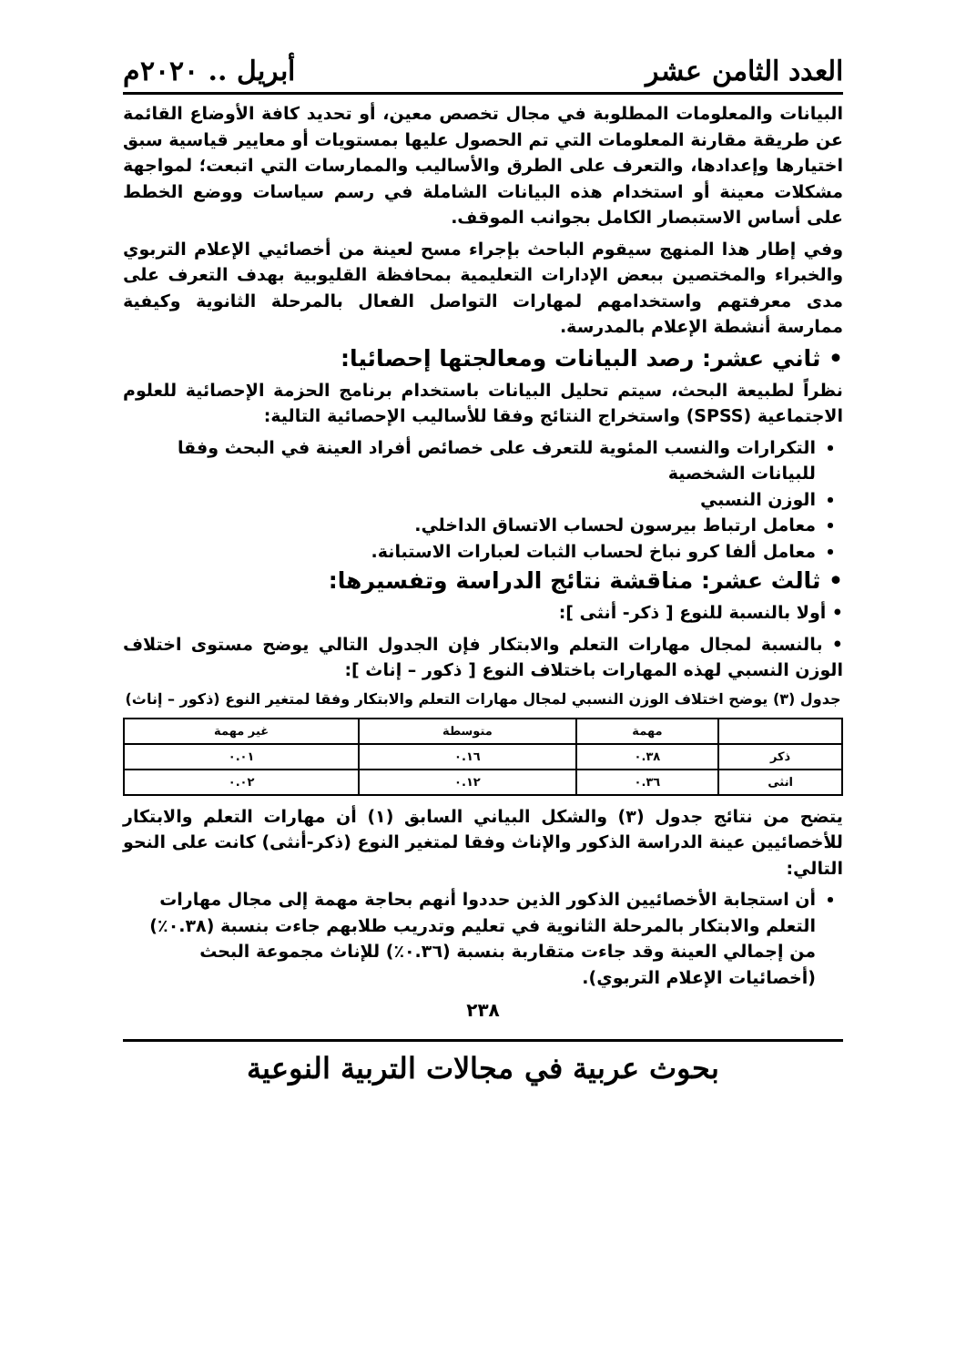العدد الثامن عشر أبريل .. ٢٠٢٠م
البيانات والمعلومات المطلوبة في مجال تخصص معين، أو تحديد كافة الأوضاع القائمة عن طريقة مقارنة المعلومات التي تم الحصول عليها بمستويات أو معايير قياسية سبق اختيارها وإعدادها، والتعرف على الطرق والأساليب والممارسات التي اتبعت؛ لمواجهة مشكلات معينة أو استخدام هذه البيانات الشاملة في رسم سياسات ووضع الخطط على أساس الاستبصار الكامل بجوانب الموقف.
وفي إطار هذا المنهج سيقوم الباحث بإجراء مسح لعينة من أخصائيي الإعلام التربوي والخبراء والمختصين ببعض الإدارات التعليمية بمحافظة القليوبية بهدف التعرف على مدى معرفتهم واستخدامهم لمهارات التواصل الفعال بالمرحلة الثانوية وكيفية ممارسة أنشطة الإعلام بالمدرسة.
• ثاني عشر: رصد البيانات ومعالجتها إحصائيا:
نظراً لطبيعة البحث، سيتم تحليل البيانات باستخدام برنامج الحزمة الإحصائية للعلوم الاجتماعية (SPSS) واستخراج النتائج وفقا للأساليب الإحصائية التالية:
التكرارات والنسب المئوية للتعرف على خصائص أفراد العينة في البحث وفقا للبيانات الشخصية
الوزن النسبي
معامل ارتباط بيرسون لحساب الاتساق الداخلي.
معامل ألفا كرو نباخ لحساب الثبات لعبارات الاستبانة.
• ثالث عشر: مناقشة نتائج الدراسة وتفسيرها:
• أولا بالنسبة للنوع [ ذكر- أنثى ]:
• بالنسبة لمجال مهارات التعلم والابتكار فإن الجدول التالي يوضح مستوى اختلاف الوزن النسبي لهذه المهارات باختلاف النوع [ ذكور – إناث ]:
جدول (٣) يوضح اختلاف الوزن النسبي لمجال مهارات التعلم والابتكار وفقا لمتغير النوع (ذكور – إناث)
| | مهمة | متوسطة | غير مهمة |
| --- | --- | --- | --- |
| ذكر | ٠.٣٨ | ٠.١٦ | ٠.٠١ |
| انثى | ٠.٣٦ | ٠.١٢ | ٠.٠٢ |
يتضح من نتائج جدول (٣) والشكل البياني السابق (١) أن مهارات التعلم والابتكار للأخصائيين عينة الدراسة الذكور والإناث وفقا لمتغير النوع (ذكر-أنثى) كانت على النحو التالي:
أن استجابة الأخصائيين الذكور الذين حددوا أنهم بحاجة مهمة إلى مجال مهارات التعلم والابتكار بالمرحلة الثانوية في تعليم وتدريب طلابهم جاءت بنسبة (٠.٣٨٪) من إجمالي العينة وقد جاءت متقاربة بنسبة (٠.٣٦٪) للإناث مجموعة البحث (أخصائيات الإعلام التربوي).
٢٣٨
بحوث عربية في مجالات التربية النوعية